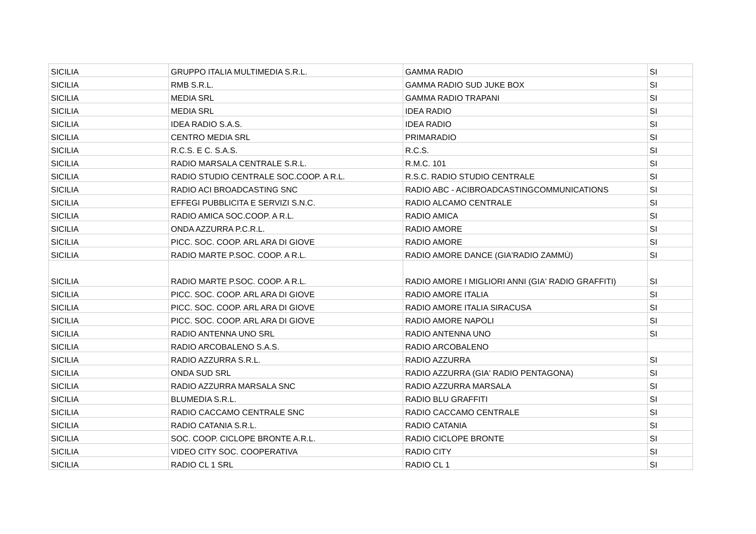| SICILIA | GRUPPO ITALIA MULTIMEDIA S.R.L. | GAMMA RADIO | SI |
| SICILIA | RMB S.R.L. | GAMMA RADIO SUD JUKE BOX | SI |
| SICILIA | MEDIA SRL | GAMMA RADIO TRAPANI | SI |
| SICILIA | MEDIA SRL | IDEA RADIO | SI |
| SICILIA | IDEA RADIO S.A.S. | IDEA RADIO | SI |
| SICILIA | CENTRO MEDIA SRL | PRIMARADIO | SI |
| SICILIA | R.C.S. E C. S.A.S. | R.C.S. | SI |
| SICILIA | RADIO MARSALA CENTRALE S.R.L. | R.M.C. 101 | SI |
| SICILIA | RADIO STUDIO CENTRALE SOC.COOP. A R.L. | R.S.C. RADIO STUDIO CENTRALE | SI |
| SICILIA | RADIO ACI BROADCASTING SNC | RADIO ABC - ACIBROADCASTINGCOMMUNICATIONS | SI |
| SICILIA | EFFEGI PUBBLICITA E SERVIZI S.N.C. | RADIO ALCAMO CENTRALE | SI |
| SICILIA | RADIO AMICA SOC.COOP. A R.L. | RADIO AMICA | SI |
| SICILIA | ONDA AZZURRA P.C.R.L. | RADIO AMORE | SI |
| SICILIA | PICC. SOC. COOP. ARL ARA DI GIOVE | RADIO AMORE | SI |
| SICILIA | RADIO MARTE P.SOC. COOP. A R.L. | RADIO AMORE DANCE (GIA'RADIO ZAMMÙ) | SI |
| SICILIA | RADIO MARTE P.SOC. COOP. A R.L. | RADIO AMORE I MIGLIORI ANNI (GIA' RADIO GRAFFITI) | SI |
| SICILIA | PICC. SOC. COOP. ARL ARA DI GIOVE | RADIO AMORE ITALIA | SI |
| SICILIA | PICC. SOC. COOP. ARL ARA DI GIOVE | RADIO AMORE ITALIA SIRACUSA | SI |
| SICILIA | PICC. SOC. COOP. ARL ARA DI GIOVE | RADIO AMORE NAPOLI | SI |
| SICILIA | RADIO ANTENNA UNO SRL | RADIO ANTENNA UNO | SI |
| SICILIA | RADIO ARCOBALENO S.A.S. | RADIO ARCOBALENO | |
| SICILIA | RADIO AZZURRA S.R.L. | RADIO AZZURRA | SI |
| SICILIA | ONDA SUD SRL | RADIO AZZURRA (GIA' RADIO PENTAGONA) | SI |
| SICILIA | RADIO AZZURRA MARSALA SNC | RADIO AZZURRA MARSALA | SI |
| SICILIA | BLUMEDIA S.R.L. | RADIO BLU GRAFFITI | SI |
| SICILIA | RADIO CACCAMO CENTRALE SNC | RADIO CACCAMO CENTRALE | SI |
| SICILIA | RADIO CATANIA S.R.L. | RADIO CATANIA | SI |
| SICILIA | SOC. COOP. CICLOPE BRONTE A.R.L. | RADIO CICLOPE BRONTE | SI |
| SICILIA | VIDEO CITY SOC. COOPERATIVA | RADIO CITY | SI |
| SICILIA | RADIO CL 1 SRL | RADIO CL 1 | SI |